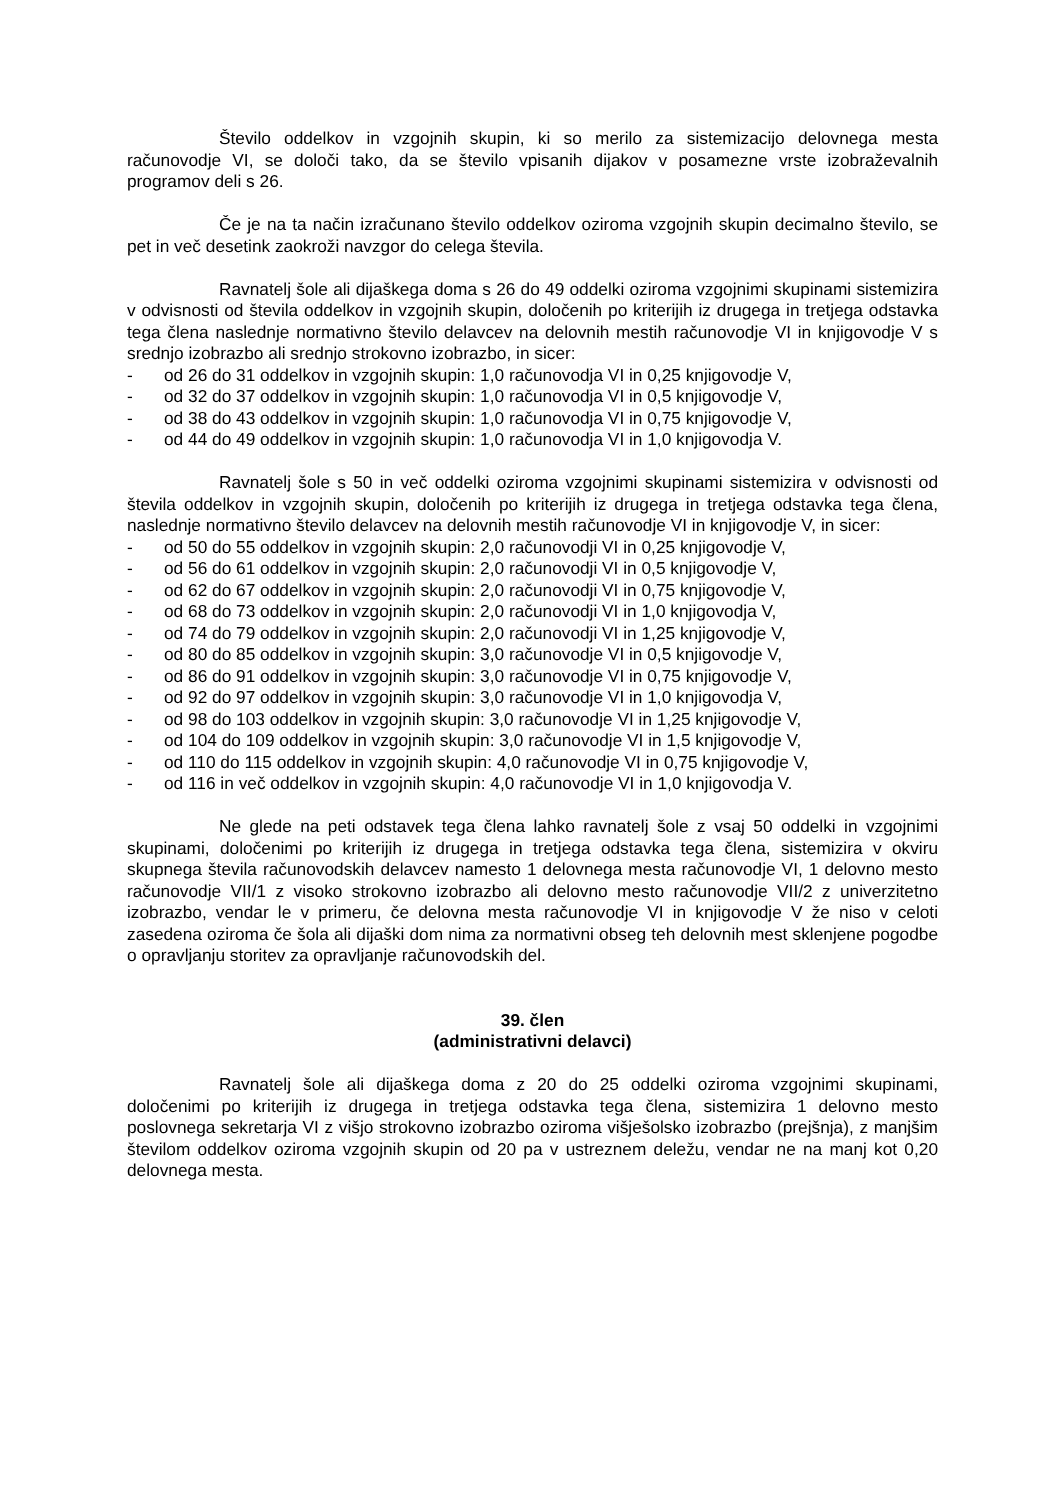Število oddelkov in vzgojnih skupin, ki so merilo za sistemizacijo delovnega mesta računovodje VI, se določi tako, da se število vpisanih dijakov v posamezne vrste izobraževalnih programov deli s 26.
Če je na ta način izračunano število oddelkov oziroma vzgojnih skupin decimalno število, se pet in več desetink zaokroži navzgor do celega števila.
Ravnatelj šole ali dijaškega doma s 26 do 49 oddelki oziroma vzgojnimi skupinami sistemizira v odvisnosti od števila oddelkov in vzgojnih skupin, določenih po kriterijih iz drugega in tretjega odstavka tega člena naslednje normativno število delavcev na delovnih mestih računovodje VI in knjigovodje V s srednjo izobrazbo ali srednjo strokovno izobrazbo, in sicer:
- od 26 do 31 oddelkov in vzgojnih skupin: 1,0 računovodja VI in 0,25 knjigovodje V,
- od 32 do 37 oddelkov in vzgojnih skupin: 1,0 računovodja VI in 0,5 knjigovodje V,
- od 38 do 43 oddelkov in vzgojnih skupin: 1,0 računovodja VI in 0,75 knjigovodje V,
- od 44 do 49 oddelkov in vzgojnih skupin: 1,0 računovodja VI in 1,0 knjigovodja V.
Ravnatelj šole s 50 in več oddelki oziroma vzgojnimi skupinami sistemizira v odvisnosti od števila oddelkov in vzgojnih skupin, določenih po kriterijih iz drugega in tretjega odstavka tega člena, naslednje normativno število delavcev na delovnih mestih računovodje VI in knjigovodje V, in sicer:
- od 50 do 55 oddelkov in vzgojnih skupin: 2,0 računovodji VI in 0,25 knjigovodje V,
- od 56 do 61 oddelkov in vzgojnih skupin: 2,0 računovodji VI in 0,5 knjigovodje V,
- od 62 do 67 oddelkov in vzgojnih skupin: 2,0 računovodji VI in 0,75 knjigovodje V,
- od 68 do 73 oddelkov in vzgojnih skupin: 2,0 računovodji VI in 1,0 knjigovodja V,
- od 74 do 79 oddelkov in vzgojnih skupin: 2,0 računovodji VI in 1,25 knjigovodje V,
- od 80 do 85 oddelkov in vzgojnih skupin: 3,0 računovodje VI in 0,5 knjigovodje V,
- od 86 do 91 oddelkov in vzgojnih skupin: 3,0 računovodje VI in 0,75 knjigovodje V,
- od 92 do 97 oddelkov in vzgojnih skupin: 3,0 računovodje VI in 1,0 knjigovodja V,
- od 98 do 103 oddelkov in vzgojnih skupin: 3,0 računovodje VI in 1,25 knjigovodje V,
- od 104 do 109 oddelkov in vzgojnih skupin: 3,0 računovodje VI in 1,5 knjigovodje V,
- od 110 do 115 oddelkov in vzgojnih skupin: 4,0 računovodje VI in 0,75 knjigovodje V,
- od 116 in več oddelkov in vzgojnih skupin: 4,0 računovodje VI in 1,0 knjigovodja V.
Ne glede na peti odstavek tega člena lahko ravnatelj šole z vsaj 50 oddelki in vzgojnimi skupinami, določenimi po kriterijih iz drugega in tretjega odstavka tega člena, sistemizira v okviru skupnega števila računovodskih delavcev namesto 1 delovnega mesta računovodje VI, 1 delovno mesto računovodje VII/1 z visoko strokovno izobrazbo ali delovno mesto računovodje VII/2 z univerzitetno izobrazbo, vendar le v primeru, če delovna mesta računovodje VI in knjigovodje V že niso v celoti zasedena oziroma če šola ali dijaški dom nima za normativni obseg teh delovnih mest sklenjene pogodbe o opravljanju storitev za opravljanje računovodskih del.
39. člen
(administrativni delavci)
Ravnatelj šole ali dijaškega doma z 20 do 25 oddelki oziroma vzgojnimi skupinami, določenimi po kriterijih iz drugega in tretjega odstavka tega člena, sistemizira 1 delovno mesto poslovnega sekretarja VI z višjo strokovno izobrazbo oziroma višješolsko izobrazbo (prejšnja), z manjšim številom oddelkov oziroma vzgojnih skupin od 20 pa v ustreznem deležu, vendar ne na manj kot 0,20 delovnega mesta.